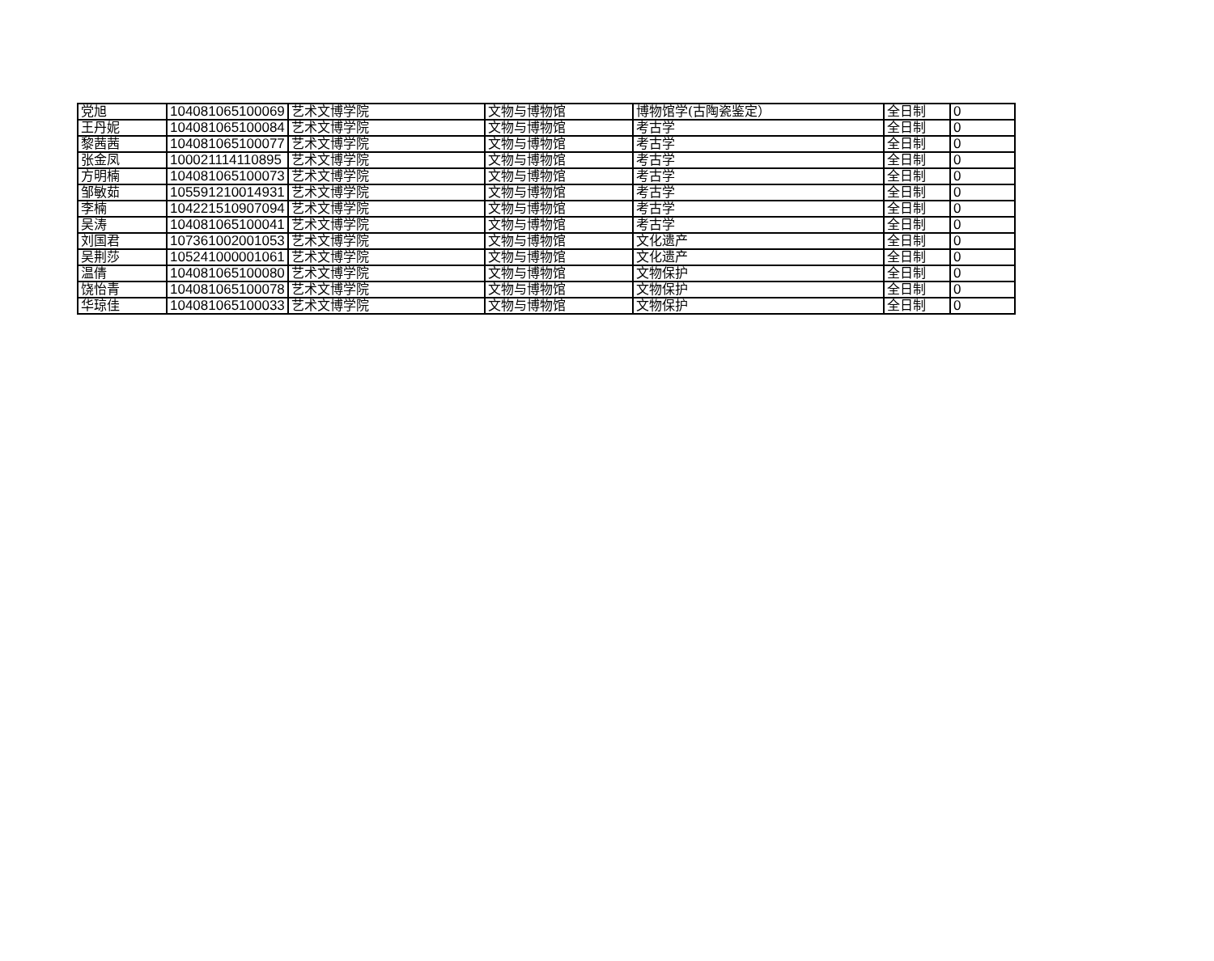| 党旭 | 104081065100069 | 艺术文博学院 | 文物与博物馆 | 博物馆学(古陶瓷鉴定） | 全日制 | 0 |
| 王丹妮 | 104081065100084 | 艺术文博学院 | 文物与博物馆 | 考古学 | 全日制 | 0 |
| 黎茜茜 | 104081065100077 | 艺术文博学院 | 文物与博物馆 | 考古学 | 全日制 | 0 |
| 张金凤 | 100021114110895 | 艺术文博学院 | 文物与博物馆 | 考古学 | 全日制 | 0 |
| 方明楠 | 104081065100073 | 艺术文博学院 | 文物与博物馆 | 考古学 | 全日制 | 0 |
| 邹敏茹 | 105591210014931 | 艺术文博学院 | 文物与博物馆 | 考古学 | 全日制 | 0 |
| 李楠 | 104221510907094 | 艺术文博学院 | 文物与博物馆 | 考古学 | 全日制 | 0 |
| 吴涛 | 104081065100041 | 艺术文博学院 | 文物与博物馆 | 考古学 | 全日制 | 0 |
| 刘国君 | 107361002001053 | 艺术文博学院 | 文物与博物馆 | 文化遗产 | 全日制 | 0 |
| 吴荆莎 | 105241000001061 | 艺术文博学院 | 文物与博物馆 | 文化遗产 | 全日制 | 0 |
| 温倩 | 104081065100080 | 艺术文博学院 | 文物与博物馆 | 文物保护 | 全日制 | 0 |
| 饶怡青 | 104081065100078 | 艺术文博学院 | 文物与博物馆 | 文物保护 | 全日制 | 0 |
| 华琼佳 | 104081065100033 | 艺术文博学院 | 文物与博物馆 | 文物保护 | 全日制 | 0 |